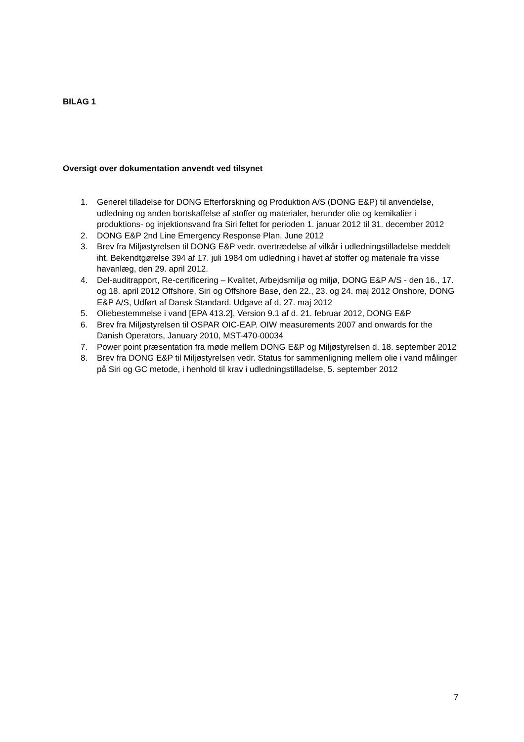BILAG 1
Oversigt over dokumentation anvendt ved tilsynet
1. Generel tilladelse for DONG Efterforskning og Produktion A/S (DONG E&P) til anvendelse, udledning og anden bortskaffelse af stoffer og materialer, herunder olie og kemikalier i produktions- og injektionsvand fra Siri feltet for perioden 1. januar 2012 til 31. december 2012
2. DONG E&P 2nd Line Emergency Response Plan, June 2012
3. Brev fra Miljøstyrelsen til DONG E&P vedr. overtrædelse af vilkår i udledningstilladelse meddelt iht. Bekendtgørelse 394 af 17. juli 1984 om udledning i havet af stoffer og materiale fra visse havanlæg, den 29. april 2012.
4. Del-auditrapport, Re-certificering – Kvalitet, Arbejdsmiljø og miljø, DONG E&P A/S - den 16., 17. og 18. april 2012 Offshore, Siri og Offshore Base, den 22., 23. og 24. maj 2012 Onshore, DONG E&P A/S, Udført af Dansk Standard. Udgave af d. 27. maj 2012
5. Oliebestemmelse i vand [EPA 413.2], Version 9.1 af d. 21. februar 2012, DONG E&P
6. Brev fra Miljøstyrelsen til OSPAR OIC-EAP. OIW measurements 2007 and onwards for the Danish Operators, January 2010, MST-470-00034
7. Power point præsentation fra møde mellem DONG E&P og Miljøstyrelsen d. 18. september 2012
8. Brev fra DONG E&P til Miljøstyrelsen vedr. Status for sammenligning mellem olie i vand målinger på Siri og GC metode, i henhold til krav i udledningstilladelse, 5. september 2012
7